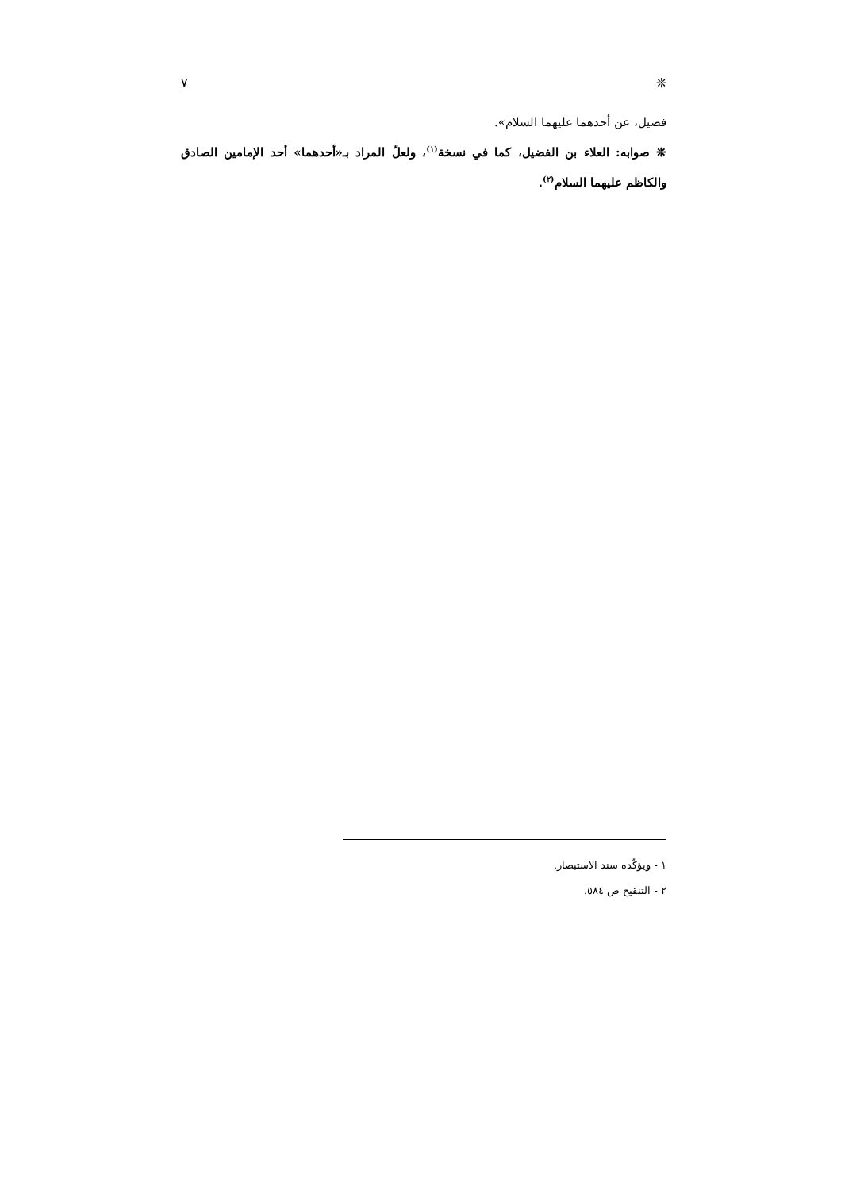❊ ٧
فضيل، عن أحدهما عليهما السلام».
❊ صوابه: العلاء بن الفضيل، كما في نسخة<sup>(١)</sup>، ولعلّ المراد بـ«أحدهما» أحد الإمامين الصادق والكاظم عليهما السلام<sup>(٢)</sup>.
١ - ويؤكّده سند الاستبصار.
٢ - التنقيح ص ٥٨٤.